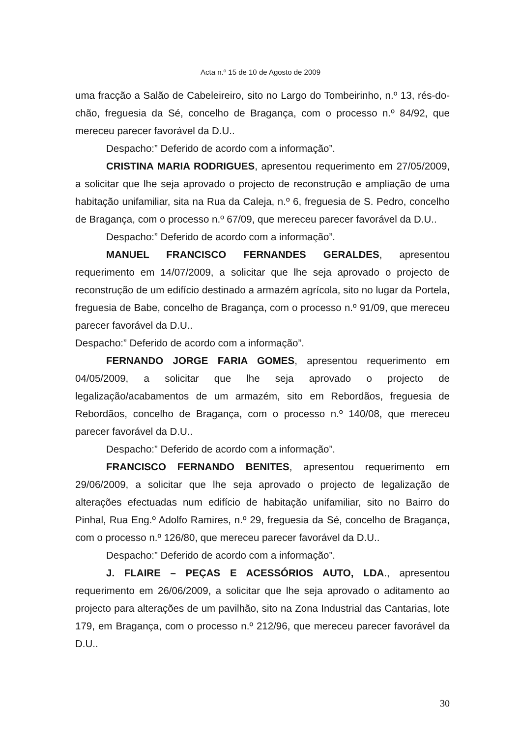Acta n.º 15 de 10 de Agosto de 2009
uma fracção a Salão de Cabeleireiro, sito no Largo do Tombeirinho, n.º 13, rés-do-chão, freguesia da Sé, concelho de Bragança, com o processo n.º 84/92, que mereceu parecer favorável da D.U..
Despacho:” Deferido de acordo com a informação”.
CRISTINA MARIA RODRIGUES, apresentou requerimento em 27/05/2009, a solicitar que lhe seja aprovado o projecto de reconstrução e ampliação de uma habitação unifamiliar, sita na Rua da Caleja, n.º 6, freguesia de S. Pedro, concelho de Bragança, com o processo n.º 67/09, que mereceu parecer favorável da D.U..
Despacho:” Deferido de acordo com a informação”.
MANUEL FRANCISCO FERNANDES GERALDES, apresentou requerimento em 14/07/2009, a solicitar que lhe seja aprovado o projecto de reconstrução de um edifício destinado a armazém agrícola, sito no lugar da Portela, freguesia de Babe, concelho de Bragança, com o processo n.º 91/09, que mereceu parecer favorável da D.U..
Despacho:” Deferido de acordo com a informação”.
FERNANDO JORGE FARIA GOMES, apresentou requerimento em 04/05/2009, a solicitar que lhe seja aprovado o projecto de legalização/acabamentos de um armazém, sito em Rebordãos, freguesia de Rebordãos, concelho de Bragança, com o processo n.º 140/08, que mereceu parecer favorável da D.U..
Despacho:” Deferido de acordo com a informação”.
FRANCISCO FERNANDO BENITES, apresentou requerimento em 29/06/2009, a solicitar que lhe seja aprovado o projecto de legalização de alterações efectuadas num edifício de habitação unifamiliar, sito no Bairro do Pinhal, Rua Eng.º Adolfo Ramires, n.º 29, freguesia da Sé, concelho de Bragança, com o processo n.º 126/80, que mereceu parecer favorável da D.U..
Despacho:” Deferido de acordo com a informação”.
J. FLAIRE – PEÇAS E ACESSÓRIOS AUTO, LDA., apresentou requerimento em 26/06/2009, a solicitar que lhe seja aprovado o aditamento ao projecto para alterações de um pavilhão, sito na Zona Industrial das Cantarias, lote 179, em Bragança, com o processo n.º 212/96, que mereceu parecer favorável da D.U..
30